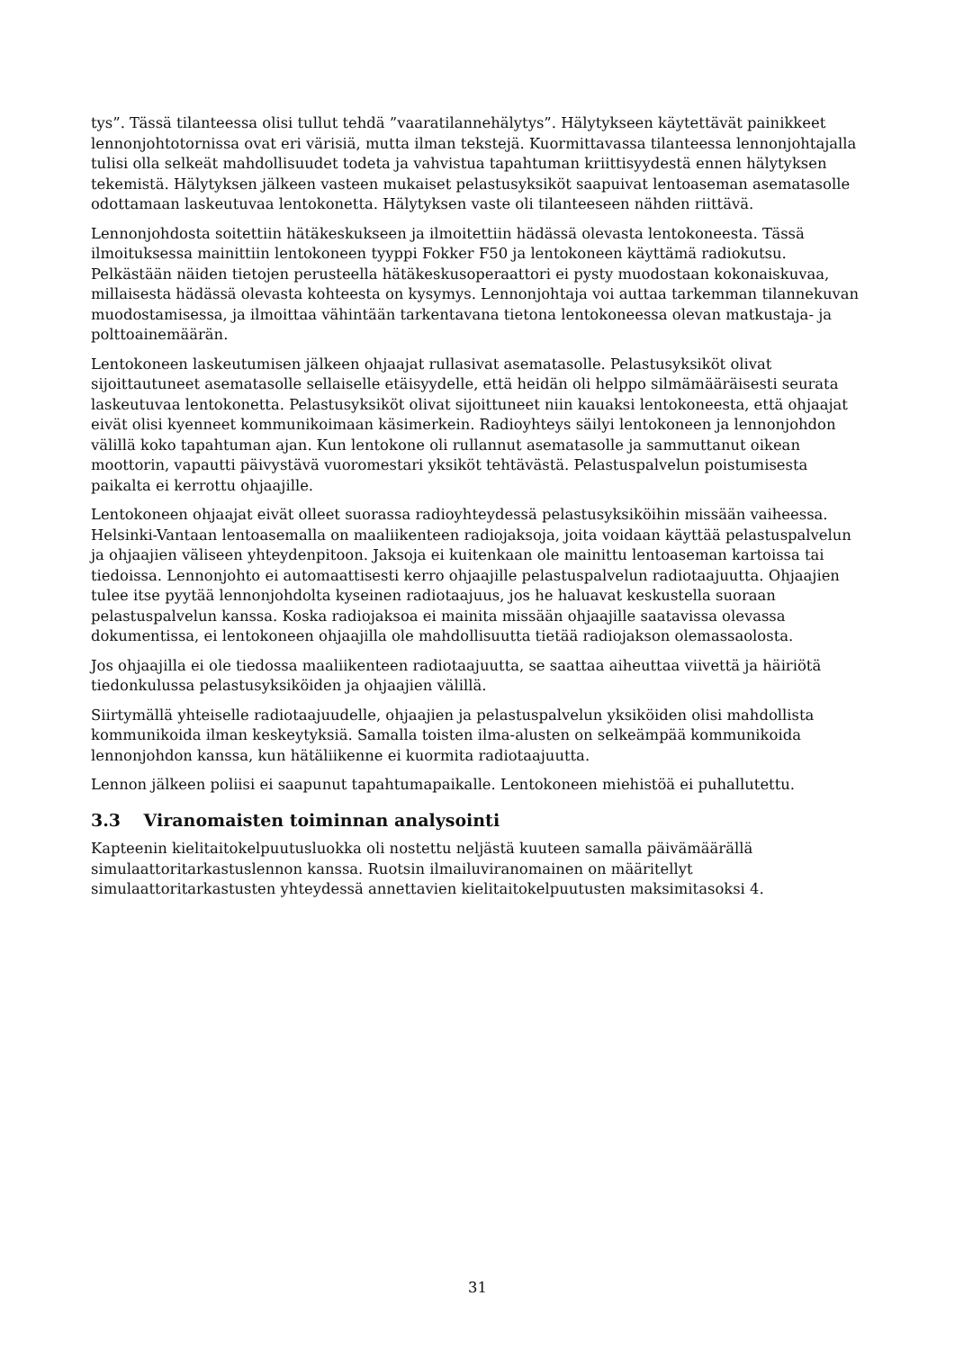tys”. Tässä tilanteessa olisi tullut tehdä ”vaaratilannehälytys”. Hälytykseen käytettävät painikkeet lennonjohtotornissa ovat eri värisiä, mutta ilman tekstejä. Kuormittavassa tilanteessa lennonjohtajalla tulisi olla selkeät mahdollisuudet todeta ja vahvistua tapahtuman kriittisyydestä ennen hälytyksen tekemistä. Hälytyksen jälkeen vasteen mukaiset pelastusyksiköt saapuivat lentoaseman asematasolle odottamaan laskeutuvaa lentokonetta. Hälytyksen vaste oli tilanteeseen nähden riittävä.
Lennonjohdosta soitettiin hätäkeskukseen ja ilmoitettiin hädässä olevasta lentokoneesta. Tässä ilmoituksessa mainittiin lentokoneen tyyppi Fokker F50 ja lentokoneen käyttämä radiokutsu. Pelkästään näiden tietojen perusteella hätäkeskusoperaattori ei pysty muodostaan kokonaiskuvaa, millaisesta hädässä olevasta kohteesta on kysymys. Lennonjohtaja voi auttaa tarkemman tilannekuvan muodostamisessa, ja ilmoittaa vähintään tarkentavana tietona lentokoneessa olevan matkustaja- ja polttoainemäärän.
Lentokoneen laskeutumisen jälkeen ohjaajat rullasivat asematasolle. Pelastusyksiköt olivat sijoittautuneet asematasolle sellaiselle etäisyydelle, että heidän oli helppo silmämääräisesti seurata laskeutuvaa lentokonetta. Pelastusyksiköt olivat sijoittuneet niin kauaksi lentokoneesta, että ohjaajat eivät olisi kyenneet kommunikoimaan käsimerkein. Radioyhteys säilyi lentokoneen ja lennonjohdon välillä koko tapahtuman ajan. Kun lentokone oli rullannut asematasolle ja sammuttanut oikean moottorin, vapautti päivystävä vuoromestari yksiköt tehtävästä. Pelastuspalvelun poistumisesta paikalta ei kerrottu ohjaajille.
Lentokoneen ohjaajat eivät olleet suorassa radioyhteydessä pelastusyksiköihin missään vaiheessa. Helsinki-Vantaan lentoasemalla on maaliikenteen radiojaksoja, joita voidaan käyttää pelastuspalvelun ja ohjaajien väliseen yhteydenpitoon. Jaksoja ei kuitenkaan ole mainittu lentoaseman kartoissa tai tiedoissa. Lennonjohto ei automaattisesti kerro ohjaajille pelastuspalvelun radiotaajuutta. Ohjaajien tulee itse pyytää lennonjohdolta kyseinen radiotaajuus, jos he haluavat keskustella suoraan pelastuspalvelun kanssa. Koska radiojaksoa ei mainita missään ohjaajille saatavissa olevassa dokumentissa, ei lentokoneen ohjaajilla ole mahdollisuutta tietää radiojakson olemassaolosta.
Jos ohjaajilla ei ole tiedossa maaliikenteen radiotaajuutta, se saattaa aiheuttaa viivettä ja häiriötä tiedonkulussa pelastusyksiköiden ja ohjaajien välillä.
Siirtymällä yhteiselle radiotaajuudelle, ohjaajien ja pelastuspalvelun yksiköiden olisi mahdollista kommunikoida ilman keskeytyksiä. Samalla toisten ilma-alusten on selkeämpää kommunikoida lennonjohdon kanssa, kun hätäliikenne ei kuormita radiotaajuutta.
Lennon jälkeen poliisi ei saapunut tapahtumapaikalle. Lentokoneen miehistöä ei puhallutettu.
3.3 Viranomaisten toiminnan analysointi
Kapteenin kielitaitokelpuutusluokka oli nostettu neljästä kuuteen samalla päivämäärällä simulaattoritarkastuslennon kanssa. Ruotsin ilmailuviranomainen on määritellyt simulaattoritarkastusten yhteydessä annettavien kielitaitokelpuutusten maksimitasoksi 4.
31